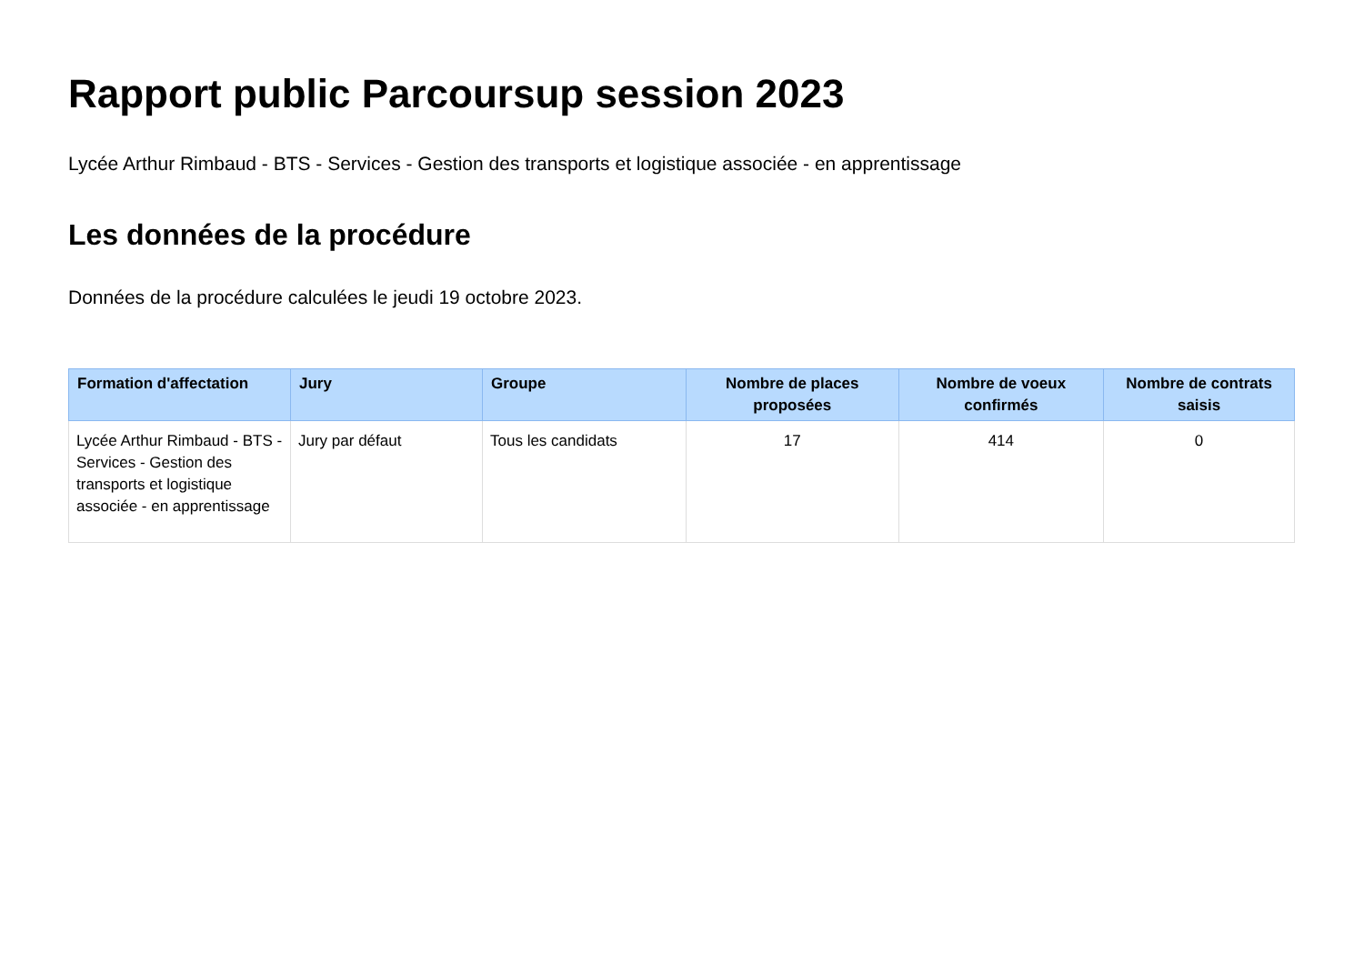Rapport public Parcoursup session 2023
Lycée Arthur Rimbaud - BTS - Services - Gestion des transports et logistique associée - en apprentissage
Les données de la procédure
Données de la procédure calculées le jeudi 19 octobre 2023.
| Formation d'affectation | Jury | Groupe | Nombre de places proposées | Nombre de voeux confirmés | Nombre de contrats saisis |
| --- | --- | --- | --- | --- | --- |
| Lycée Arthur Rimbaud - BTS - Services - Gestion des transports et logistique associée - en apprentissage | Jury par défaut | Tous les candidats | 17 | 414 | 0 |